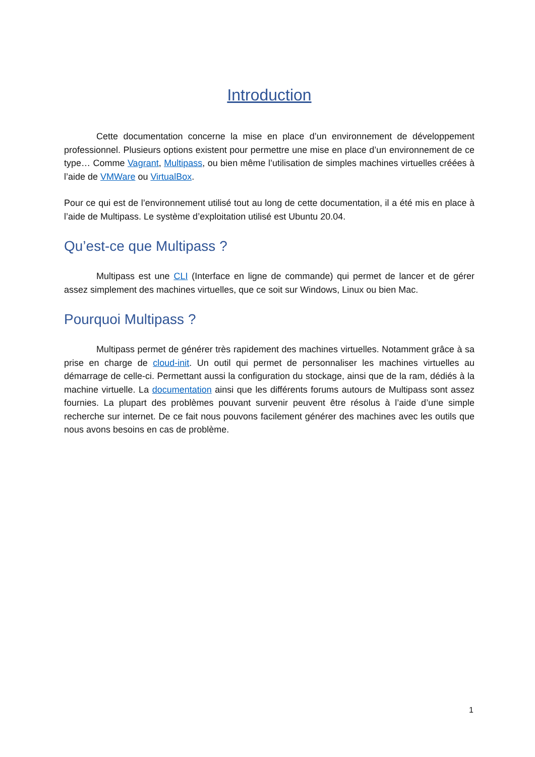Introduction
Cette documentation concerne la mise en place d’un environnement de développement professionnel. Plusieurs options existent pour permettre une mise en place d’un environnement de ce type… Comme Vagrant, Multipass, ou bien même l’utilisation de simples machines virtuelles créées à l’aide de VMWare ou VirtualBox.
Pour ce qui est de l’environnement utilisé tout au long de cette documentation, il a été mis en place à l’aide de Multipass. Le système d’exploitation utilisé est Ubuntu 20.04.
Qu’est-ce que Multipass ?
Multipass est une CLI (Interface en ligne de commande) qui permet de lancer et de gérer assez simplement des machines virtuelles, que ce soit sur Windows, Linux ou bien Mac.
Pourquoi Multipass ?
Multipass permet de générer très rapidement des machines virtuelles. Notamment grâce à sa prise en charge de cloud-init. Un outil qui permet de personnaliser les machines virtuelles au démarrage de celle-ci. Permettant aussi la configuration du stockage, ainsi que de la ram, dédiés à la machine virtuelle. La documentation ainsi que les différents forums autours de Multipass sont assez fournies. La plupart des problèmes pouvant survenir peuvent être résolus à l’aide d’une simple recherche sur internet. De ce fait nous pouvons facilement générer des machines avec les outils que nous avons besoins en cas de problème.
1